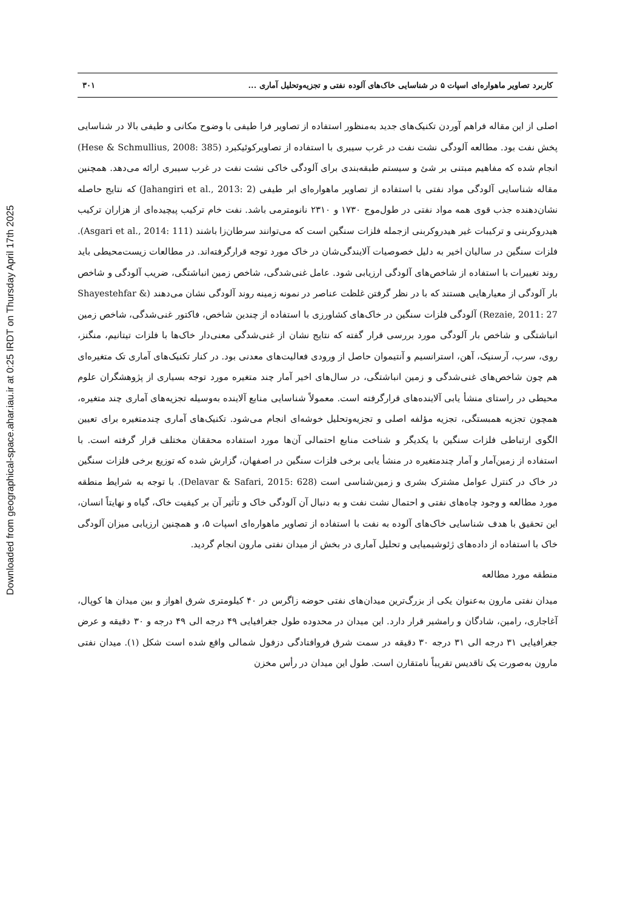Downloaded from geographical-space.ahar.iau.ir at 0:25 IRDT on Thursday April 17th 2025
کاربرد تصاویر ماهواره‌ای اسپات ۵ در شناسایی خاک‌های آلوده نفتی و تجزیه‌وتحلیل آماری ... ۳۰۱
اصلی از این مقاله فراهم آوردن تکنیک‌های جدید به‌منظور استفاده از تصاویر فرا طیفی با وضوح مکانی و طیفی بالا در شناسایی پخش نفت بود. مطالعه آلودگی نشت نفت در غرب سیبری با استفاده از تصاویرکوئیکبرد (Hese & Schmullius, 2008: 385) انجام شده که مفاهیم مبتنی بر شئ و سیستم طبقه‌بندی برای آلودگی خاکی نشت نفت در غرب سیبری ارائه می‌دهد. همچنین مقاله شناسایی آلودگی مواد نفتی با استفاده از تصاویر ماهواره‌ای ابر طیفی (Jahangiri et al., 2013: 2) که نتایج حاصله نشان‌دهنده جذب قوی همه مواد نفتی در طول‌موج ۱۷۳۰ و ۲۳۱۰ نانومترمی باشد. نفت خام ترکیب پیچیده‌ای از هزاران ترکیب هیدروکربنی و ترکیبات غیر هیدروکربنی ازجمله فلزات سنگین است که می‌توانند سرطان‌زا باشند (Asgari et al., 2014: 111). فلزات سنگین در سالیان اخیر به دلیل خصوصیات آلایندگی‌شان در خاک مورد توجه قرارگرفته‌اند. در مطالعات زیست‌محیطی باید روند تغییرات با استفاده از شاخص‌های آلودگی ارزیابی شود. عامل غنی‌شدگی، شاخص زمین انباشتگی، ضریب آلودگی و شاخص بار آلودگی از معیارهایی هستند که با در نظر گرفتن غلظت عناصر در نمونه زمینه روند آلودگی نشان می‌دهند (Shayestehfar & Rezaie, 2011: 27) آلودگی فلزات سنگین در خاک‌های کشاورزی با استفاده از چندین شاخص، فاکتور غنی‌شدگی، شاخص زمین انباشتگی و شاخص بار آلودگی مورد بررسی قرار گفته که نتایج نشان از غنی‌شدگی معنی‌دار خاک‌ها با فلزات تیتانیم، منگنز، روی، سرب، آرسنیک، آهن، استرانسیم و آنتیموان حاصل از ورودی فعالیت‌های معدنی بود. در کنار تکنیک‌های آماری تک متغیره‌ای هم چون شاخص‌های غنی‌شدگی و زمین انباشتگی، در سال‌های اخیر آمار چند متغیره مورد توجه بسیاری از پژوهشگران علوم محیطی در راستای منشأ یابی آلاینده‌های قرارگرفته است. معمولاً شناسایی منابع آلاینده به‌وسیله تجزیه‌های آماری چند متغیره، همچون تجزیه همبستگی، تجزیه مؤلفه اصلی و تجزیه‌وتحلیل خوشه‌ای انجام می‌شود. تکنیک‌های آماری چندمتغیره برای تعیین الگوی ارتباطی فلزات سنگین با یکدیگر و شناخت منابع احتمالی آن‌ها مورد استفاده محققان مختلف قرار گرفته است. با استفاده از زمین‌آمار و آمار چندمتغیره در منشأ یابی برخی فلزات سنگین در اصفهان، گزارش شده که توزیع برخی فلزات سنگین در خاک در کنترل عوامل مشترک بشری و زمین‌شناسی است (Delavar & Safari, 2015: 628). با توجه به شرایط منطقه مورد مطالعه و وجود چاه‌های نفتی و احتمال نشت نفت و به دنبال آن آلودگی خاک و تأثیر آن بر کیفیت خاک، گیاه و نهایتاً انسان، این تحقیق با هدف شناسایی خاک‌های آلوده به نفت با استفاده از تصاویر ماهواره‌ای اسپات ۵، و همچنین ارزیابی میزان آلودگی خاک با استفاده از داده‌های ژئوشیمیایی و تحلیل آماری در بخش از میدان نفتی مارون انجام گردید.
منطقه مورد مطالعه
میدان نفتی مارون به‌عنوان یکی از بزرگ‌ترین میدان‌های نفتی حوضه زاگرس در ۴۰ کیلومتری شرق اهواز و بین میدان ها کوپال، آغاجاری، رامین، شادگان و رامشیر قرار دارد. این میدان در محدوده طول جغرافیایی ۴۹ درجه الی ۴۹ درجه و ۳۰ دقیقه و عرض جغرافیایی ۳۱ درجه الی ۳۱ درجه ۳۰ دقیقه در سمت شرق فروافتادگی دزفول شمالی واقع شده است شکل (۱). میدان نفتی مارون به‌صورت یک تاقدیس تقریباً نامتقارن است. طول این میدان در رأس مخزن